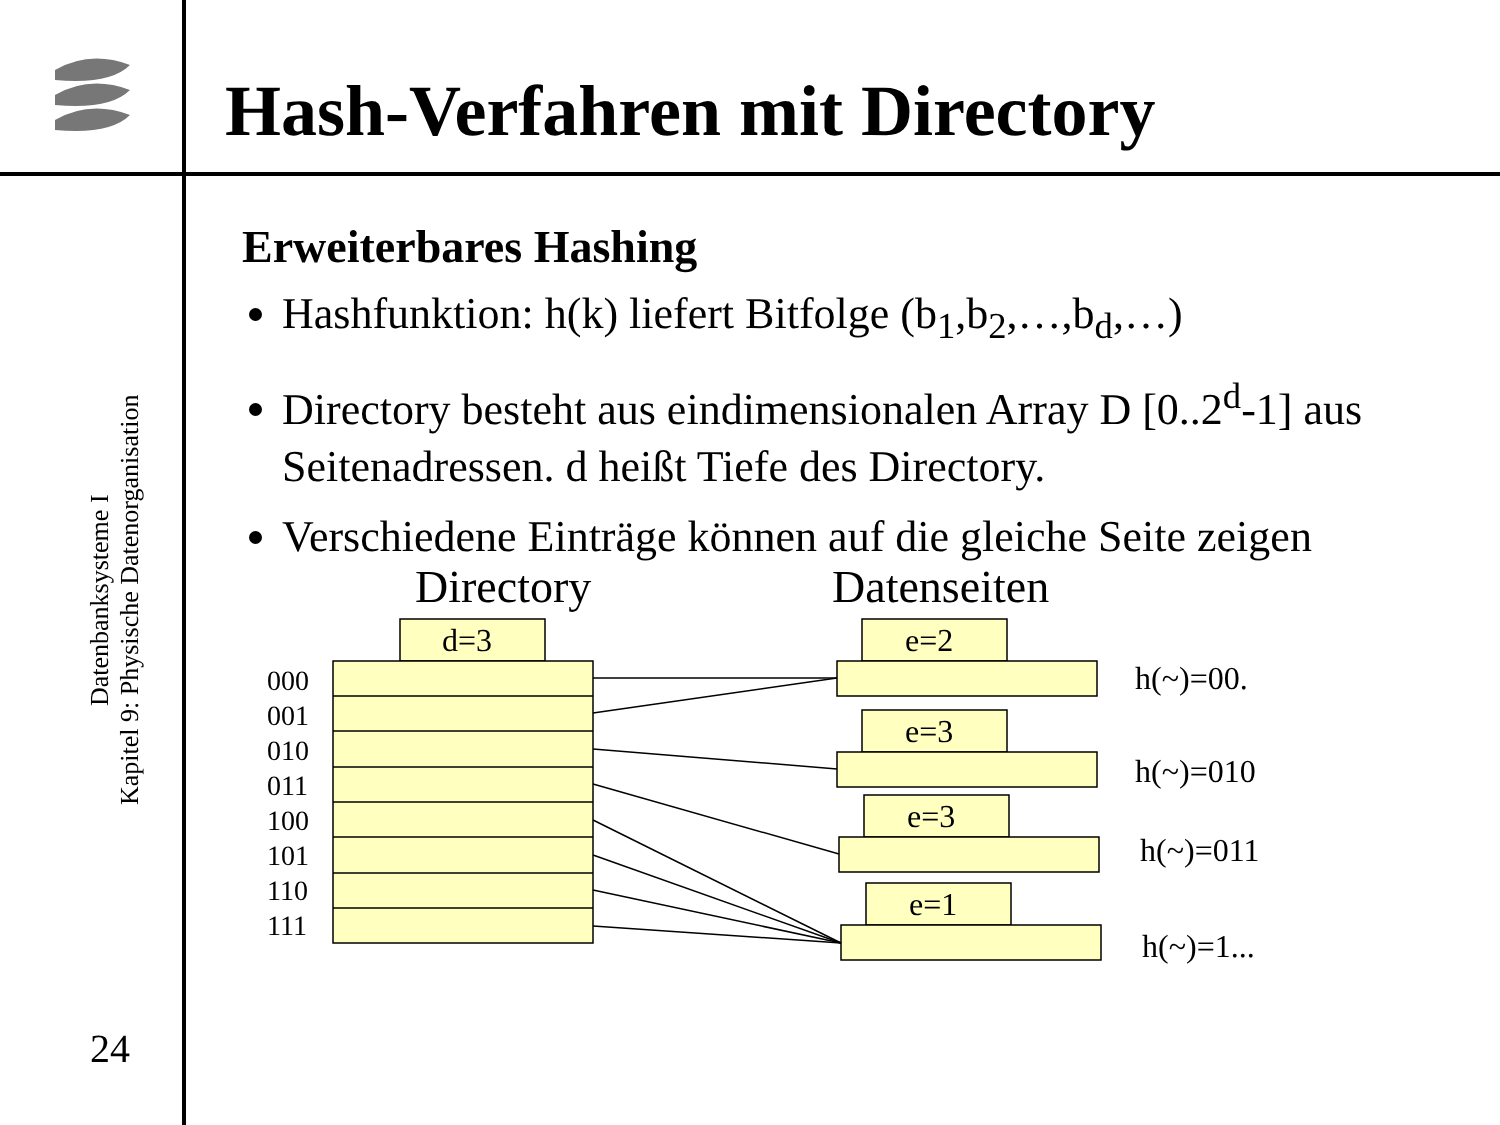Hash-Verfahren mit Directory
Datenbanksysteme I
Kapitel 9: Physische Datenorganisation
24
Erweiterbares Hashing
Hashfunktion: h(k) liefert Bitfolge (b<sub>1</sub>,b<sub>2</sub>,…,b<sub>d</sub>,…)
Directory besteht aus eindimensionalen Array D [0..2<sup>d</sup>-1] aus Seitenadressen. d heißt Tiefe des Directory.
Verschiedene Einträge können auf die gleiche Seite zeigen
Directory Datenseiten
d=3 e=2
e=3
e=3
e=1
000
001
010
011
100
101
110
111
h(~)=00.
h(~)=010
h(~)=011
h(~)=1...